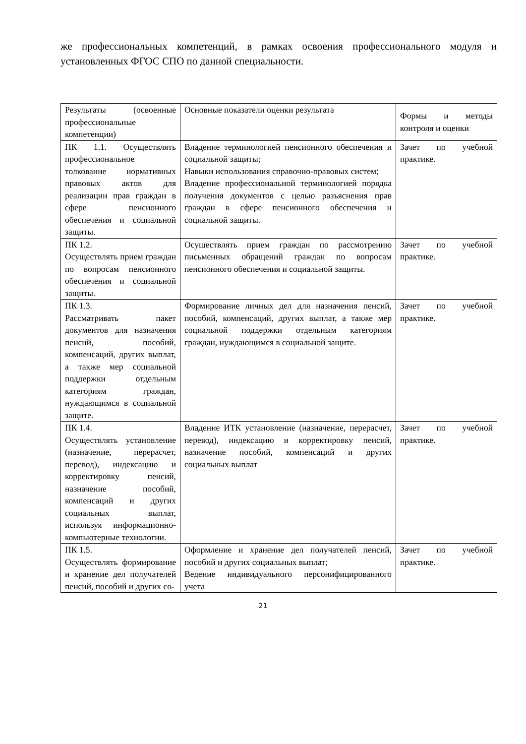же профессиональных компетенций, в рамках освоения профессионального модуля и установленных ФГОС СПО по данной специальности.
| Результаты (освоенные профессиональные компетенции) | Основные показатели оценки результата | Формы и методы контроля и оценки |
| ПК 1.1. Осуществлять профессиональное толкование нормативных правовых актов для реализации прав граждан в сфере пенсионного обеспечения и социальной защиты. | Владение терминологией пенсионного обеспечения и социальной защиты; Навыки использования справочно-правовых систем; Владение профессиональной терминологией порядка получения документов с целью разъяснения прав граждан в сфере пенсионного обеспечения и социальной защиты. | Зачет по учебной практике. |
| ПК 1.2. Осуществлять прием граждан по вопросам пенсионного обеспечения и социальной защиты. | Осуществлять прием граждан по рассмотрению письменных обращений граждан по вопросам пенсионного обеспечения и социальной защиты. | Зачет по учебной практике. |
| ПК 1.3. Рассматривать пакет документов для назначения пенсий, пособий, компенсаций, других выплат, а также мер социальной поддержки отдельным категориям граждан, нуждающимся в социальной защите. | Формирование личных дел для назначения пенсий, пособий, компенсаций, других выплат, а также мер социальной поддержки отдельным категориям граждан, нуждающимся в социальной защите. | Зачет по учебной практике. |
| ПК 1.4. Осуществлять установление (назначение, перерасчет, перевод), индексацию и корректировку пенсий, назначение пособий, компенсаций и других социальных выплат, используя информационно-компьютерные технологии. | Владение ИТК установление (назначение, перерасчет, перевод), индексацию и корректировку пенсий, назначение пособий, компенсаций и других социальных выплат | Зачет по учебной практике. |
| ПК 1.5. Осуществлять формирование и хранение дел получателей пенсий, пособий и других со- | Оформление и хранение дел получателей пенсий, пособий и других социальных выплат; Ведение индивидуального персонифицированного учета | Зачет по учебной практике. |
21